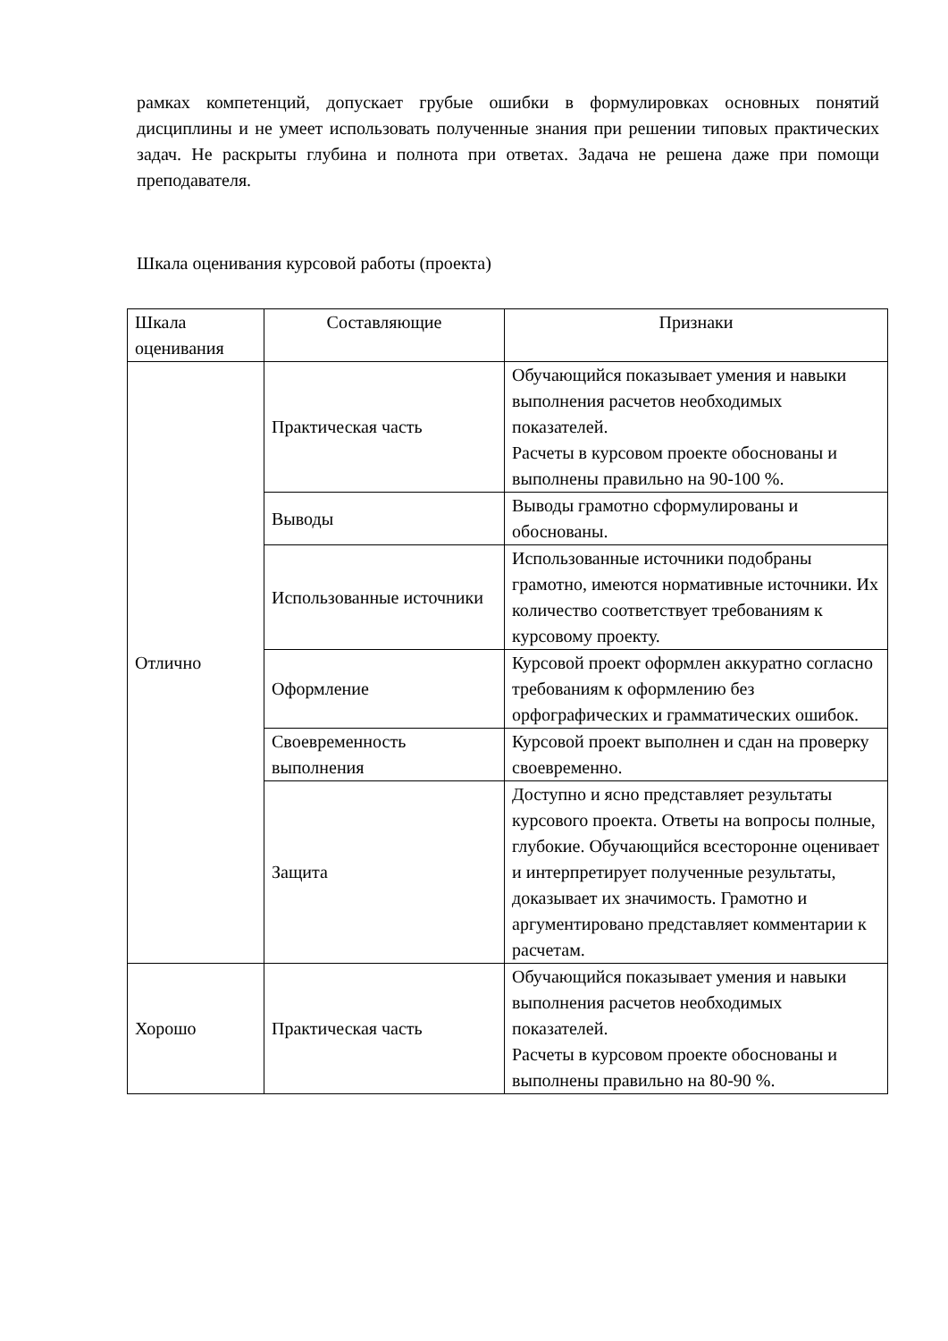рамках компетенций, допускает грубые ошибки в формулировках основных понятий дисциплины и не умеет использовать полученные знания при решении типовых практических задач. Не раскрыты глубина и полнота при ответах. Задача не решена даже при помощи преподавателя.
Шкала оценивания курсовой работы (проекта)
| Шкала оценивания | Составляющие | Признаки |
| Отлично | Практическая часть | Обучающийся показывает умения и навыки выполнения расчетов необходимых показателей. Расчеты в курсовом проекте обоснованы и выполнены правильно на 90-100 %. |
| | Выводы | Выводы грамотно сформулированы и обоснованы. |
| | Использованные источники | Использованные источники подобраны грамотно, имеются нормативные источники. Их количество соответствует требованиям к курсовому проекту. |
| | Оформление | Курсовой проект оформлен аккуратно согласно требованиям к оформлению без орфографических и грамматических ошибок. |
| | Своевременность выполнения | Курсовой проект выполнен и сдан на проверку своевременно. |
| | Защита | Доступно и ясно представляет результаты курсового проекта. Ответы на вопросы полные, глубокие. Обучающийся всесторонне оценивает и интерпретирует полученные результаты, доказывает их значимость. Грамотно и аргументировано представляет комментарии к расчетам. |
| Хорошо | Практическая часть | Обучающийся показывает умения и навыки выполнения расчетов необходимых показателей. Расчеты в курсовом проекте обоснованы и выполнены правильно на 80-90 %. |